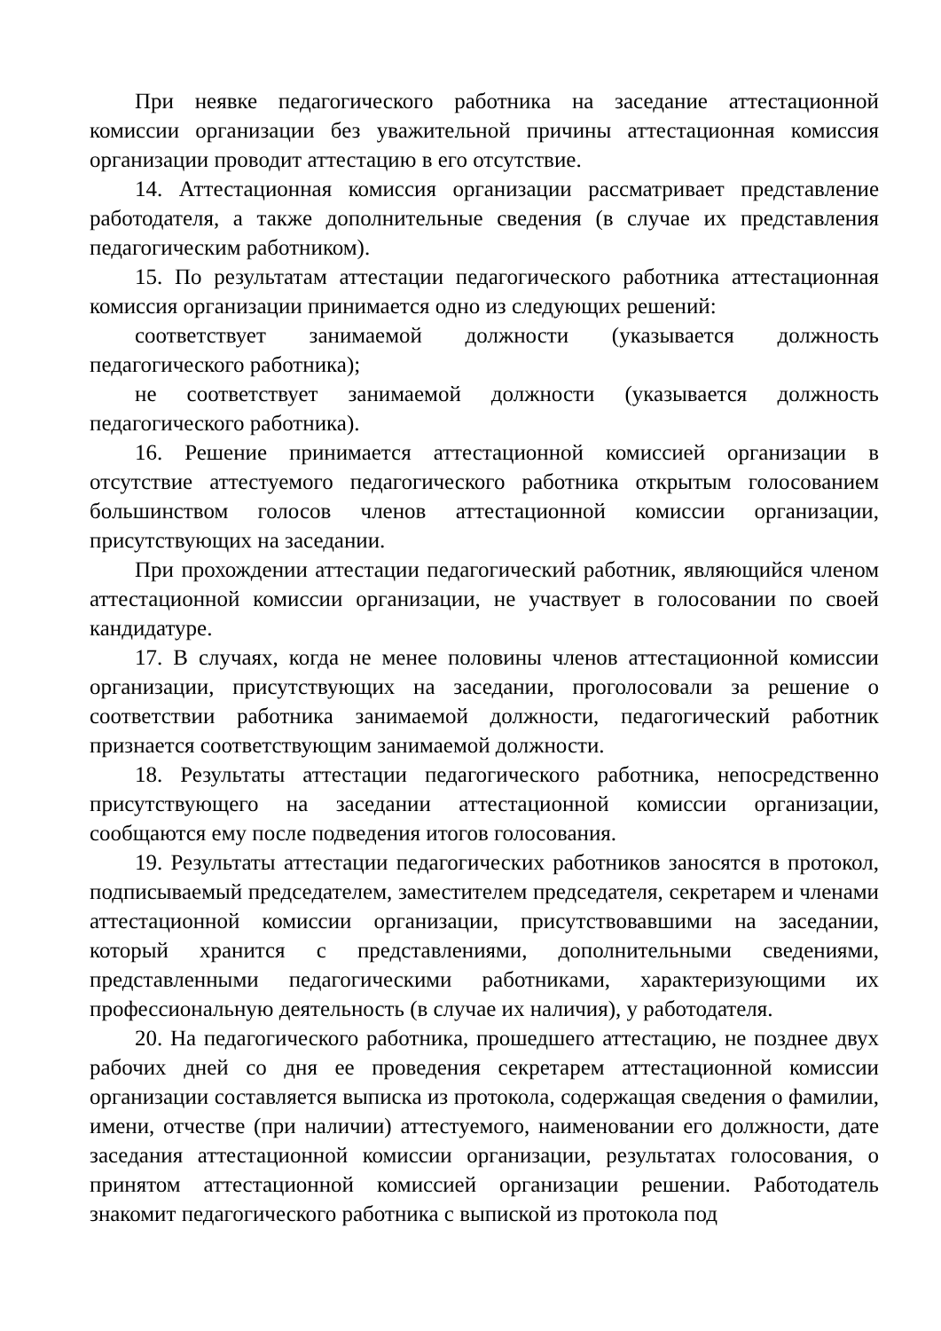При неявке педагогического работника на заседание аттестационной комиссии организации без уважительной причины аттестационная комиссия организации проводит аттестацию в его отсутствие.
14. Аттестационная комиссия организации рассматривает представление работодателя, а также дополнительные сведения (в случае их представления педагогическим работником).
15. По результатам аттестации педагогического работника аттестационная комиссия организации принимается одно из следующих решений:
соответствует занимаемой должности (указывается должность педагогического работника);
не соответствует занимаемой должности (указывается должность педагогического работника).
16. Решение принимается аттестационной комиссией организации в отсутствие аттестуемого педагогического работника открытым голосованием большинством голосов членов аттестационной комиссии организации, присутствующих на заседании.
При прохождении аттестации педагогический работник, являющийся членом аттестационной комиссии организации, не участвует в голосовании по своей кандидатуре.
17. В случаях, когда не менее половины членов аттестационной комиссии организации, присутствующих на заседании, проголосовали за решение о соответствии работника занимаемой должности, педагогический работник признается соответствующим занимаемой должности.
18. Результаты аттестации педагогического работника, непосредственно присутствующего на заседании аттестационной комиссии организации, сообщаются ему после подведения итогов голосования.
19. Результаты аттестации педагогических работников заносятся в протокол, подписываемый председателем, заместителем председателя, секретарем и членами аттестационной комиссии организации, присутствовавшими на заседании, который хранится с представлениями, дополнительными сведениями, представленными педагогическими работниками, характеризующими их профессиональную деятельность (в случае их наличия), у работодателя.
20. На педагогического работника, прошедшего аттестацию, не позднее двух рабочих дней со дня ее проведения секретарем аттестационной комиссии организации составляется выписка из протокола, содержащая сведения о фамилии, имени, отчестве (при наличии) аттестуемого, наименовании его должности, дате заседания аттестационной комиссии организации, результатах голосования, о принятом аттестационной комиссией организации решении. Работодатель знакомит педагогического работника с выпиской из протокола под